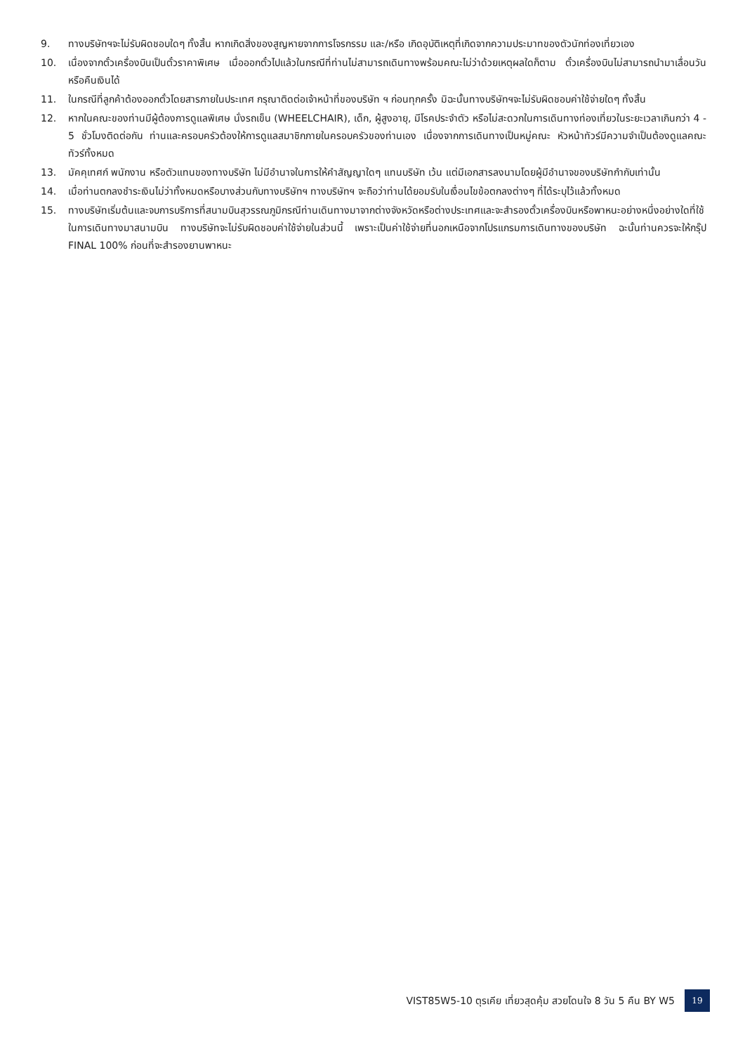9. ทางบริษัทฯจะไม่รับผิดชอบใดๆ ทั้งสิ้น หากเกิดสิ่งของสูญหายจากการโจรกรรม และ/หรือ เกิดอุบัติเหตุที่เกิดจากความประมาทของตัวนักท่องเที่ยวเอง
10. เนื่องจากตั๋วเครื่องบินเป็นตั๋วราคาพิเศษ เมื่อออกตั๋วไปแล้วในกรณีที่ท่านไม่สามารถเดินทางพร้อมคณะไม่ว่าด้วยเหตุผลใดก็ตาม ตั๋วเครื่องบินไม่สามารถนำมาเลื่อนวันหรือคืนเงินได้
11. ในกรณีที่ลูกค้าต้องออกตั๋วโดยสารภายในประเทศ กรุณาติดต่อเจ้าหน้าที่ของบริษัท ฯ ก่อนทุกครั้ง มิฉะนั้นทางบริษัทฯจะไม่รับผิดชอบค่าใช้จ่ายใดๆ ทั้งสิ้น
12. หากในคณะของท่านมีผู้ต้องการดูแลพิเศษ นั่งรถเข็น (WHEELCHAIR), เด็ก, ผู้สูงอายุ, มีโรคประจำตัว หรือไม่สะดวกในการเดินทางท่องเที่ยวในระยะเวลาเกินกว่า 4 - 5 ชั่วโมงติดต่อกัน ท่านและครอบครัวต้องให้การดูแลสมาชิกภายในครอบครัวของท่านเอง เนื่องจากการเดินทางเป็นหมู่คณะ หัวหน้าทัวร์มีความจำเป็นต้องดูแลคณะทัวร์ทั้งหมด
13. มัคคุเทศก์ พนักงาน หรือตัวแทนของทางบริษัท ไม่มีอำนาจในการให้คำสัญญาใดๆ แทนบริษัท เว้น แต่มีเอกสารลงนามโดยผู้มีอำนาจของบริษัทกำกับเท่านั้น
14. เมื่อท่านตกลงชำระเงินไม่ว่าทั้งหมดหรือบางส่วนกับทางบริษัทฯ ทางบริษัทฯ จะถือว่าท่านได้ยอมรับในเงื่อนไขข้อตกลงต่างๆ ที่ได้ระบุไว้แล้วทั้งหมด
15. ทางบริษัทเริ่มต้นและจบการบริการที่สนามบินสุวรรณภูมิกรณีท่านเดินทางมาจากต่างจังหวัดหรือต่างประเทศและจะสำรองตั๋วเครื่องบินหรือพาหนะอย่างหนึ่งอย่างใดที่ใช้ในการเดินทางมาสนามบิน ทางบริษัทจะไม่รับผิดชอบค่าใช้จ่ายในส่วนนี้ เพราะเป็นค่าใช้จ่ายที่นอกเหนือจากโปรแกรมการเดินทางของบริษัท ฉะนั้นท่านควรจะให้กรุ๊ป FINAL 100% ก่อนที่จะสำรองยานพาหนะ
VIST85W5-10 ตุรเคีย เที่ยวสุดคุ้ม สวยโดนใจ 8 วัน 5 คืน BY W5
19